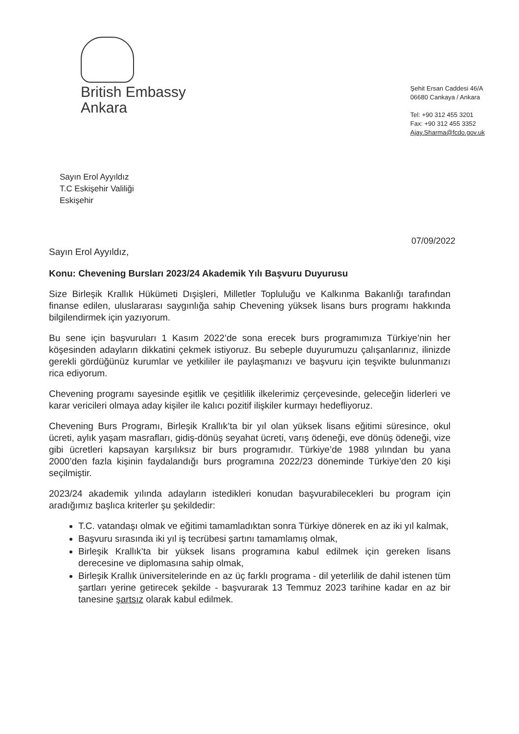British Embassy
Ankara
Şehit Ersan Caddesi 46/A
06680 Cankaya / Ankara
Tel: +90 312 455 3201
Fax: +90 312 455 3352
Ajay.Sharma@fcdo.gov.uk
Sayın Erol Ayyıldız
T.C Eskişehir Valiliği
Eskişehir
07/09/2022
Sayın Erol Ayyıldız,
Konu: Chevening Bursları 2023/24 Akademik Yılı Başvuru Duyurusu
Size Birleşik Krallık Hükümeti Dışişleri, Milletler Topluluğu ve Kalkınma Bakanlığı tarafından finanse edilen, uluslararası saygınlığa sahip Chevening yüksek lisans burs programı hakkında bilgilendirmek için yazıyorum.
Bu sene için başvuruları 1 Kasım 2022’de sona erecek burs programımıza Türkiye’nin her köşesinden adayların dikkatini çekmek istiyoruz. Bu sebeple duyurumuzu çalışanlarınız, ilinizde gerekli gördüğünüz kurumlar ve yetkililer ile paylaşmanızı ve başvuru için teşvikte bulunmanızı rica ediyorum.
Chevening programı sayesinde eşitlik ve çeşitlilik ilkelerimiz çerçevesinde, geleceğin liderleri ve karar vericileri olmaya aday kişiler ile kalıcı pozitif ilişkiler kurmayı hedefliyoruz.
Chevening Burs Programı, Birleşik Krallık’ta bir yıl olan yüksek lisans eğitimi süresince, okul ücreti, aylık yaşam masrafları, gidiş-dönüş seyahat ücreti, varış ödeneği, eve dönüş ödeneği, vize gibi ücretleri kapsayan karşılıksız bir burs programıdır. Türkiye’de 1988 yılından bu yana 2000’den fazla kişinin faydalandığı burs programına 2022/23 döneminde Türkiye’den 20 kişi seçilmiştir.
2023/24 akademik yılında adayların istedikleri konudan başvurabilecekleri bu program için aradığımız başlıca kriterler şu şekildedir:
T.C. vatandaşı olmak ve eğitimi tamamladıktan sonra Türkiye dönerek en az iki yıl kalmak,
Başvuru sırasında iki yıl iş tecrübesi şartını tamamlamış olmak,
Birleşik Krallık’ta bir yüksek lisans programına kabul edilmek için gereken lisans derecesine ve diplomasına sahip olmak,
Birleşik Krallık üniversitelerinde en az üç farklı programa - dil yeterlilik de dahil istenen tüm şartları yerine getirecek şekilde - başvurarak 13 Temmuz 2023 tarihine kadar en az bir tanesine şartsız olarak kabul edilmek.